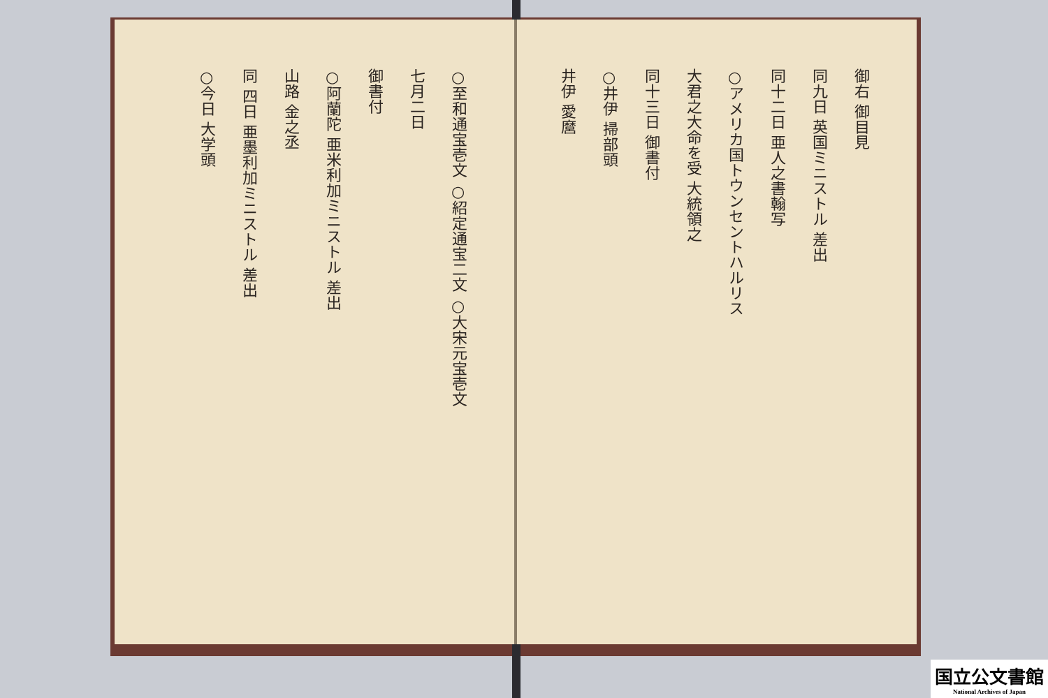○至和通宝壱文 ○紹定通宝二文 ○大宋元宝壱文
七月二日
御書付
○阿蘭陀 亜米利加ミニストル 差出
山路 金之丞
同 四日 亜墨利加ミニストル 差出
○今日 大学頭
御右 御目見
同九日 英国ミニストル 差出
同十二日 亜人之書翰写
○アメリカ国トウンセントハルリス
大君之大命を受 大統領之
同十三日 御書付
○井伊 掃部頭
井伊 愛麿
国立公文書館
National Archives of Japan